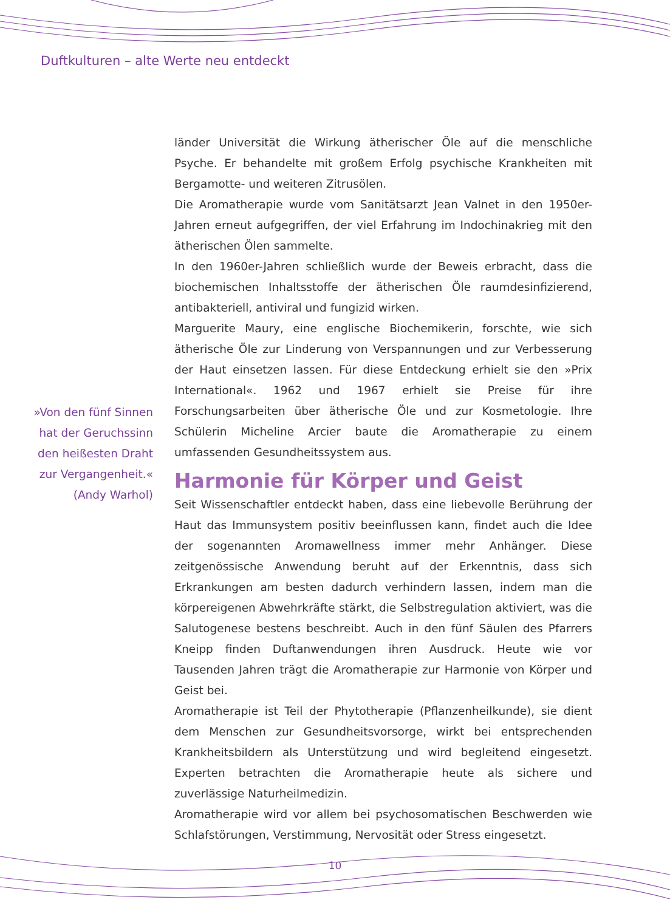Duftkulturen – alte Werte neu entdeckt
länder Universität die Wirkung ätherischer Öle auf die menschliche Psyche. Er behandelte mit großem Erfolg psychische Krankheiten mit Bergamotte- und weiteren Zitrusölen.
Die Aromatherapie wurde vom Sanitätsarzt Jean Valnet in den 1950er-Jahren erneut aufgegriffen, der viel Erfahrung im Indochinakrieg mit den ätherischen Ölen sammelte.
In den 1960er-Jahren schließlich wurde der Beweis erbracht, dass die biochemischen Inhaltsstoffe der ätherischen Öle raumdesinfizierend, antibakteriell, antiviral und fungizid wirken.
Marguerite Maury, eine englische Biochemikerin, forschte, wie sich ätherische Öle zur Linderung von Verspannungen und zur Verbesserung der Haut einsetzen lassen. Für diese Entdeckung erhielt sie den »Prix International«. 1962 und 1967 erhielt sie Preise für ihre Forschungsarbeiten über ätherische Öle und zur Kosmetologie. Ihre Schülerin Micheline Arcier baute die Aromatherapie zu einem umfassenden Gesundheitssystem aus.
Harmonie für Körper und Geist
Seit Wissenschaftler entdeckt haben, dass eine liebevolle Berührung der Haut das Immunsystem positiv beeinflussen kann, findet auch die Idee der sogenannten Aromawellness immer mehr Anhänger. Diese zeitgenössische Anwendung beruht auf der Erkenntnis, dass sich Erkrankungen am besten dadurch verhindern lassen, indem man die körpereigenen Abwehrkräfte stärkt, die Selbstregulation aktiviert, was die Salutogenese bestens beschreibt. Auch in den fünf Säulen des Pfarrers Kneipp finden Duftanwendungen ihren Ausdruck. Heute wie vor Tausenden Jahren trägt die Aromatherapie zur Harmonie von Körper und Geist bei.
Aromatherapie ist Teil der Phytotherapie (Pflanzenheilkunde), sie dient dem Menschen zur Gesundheitsvorsorge, wirkt bei entsprechenden Krankheitsbildern als Unterstützung und wird begleitend eingesetzt. Experten betrachten die Aromatherapie heute als sichere und zuverlässige Naturheilmedizin.
Aromatherapie wird vor allem bei psychosomatischen Beschwerden wie Schlafstörungen, Verstimmung, Nervosität oder Stress eingesetzt.
»Von den fünf Sinnen hat der Geruchssinn den heißesten Draht zur Vergangenheit.«
(Andy Warhol)
10